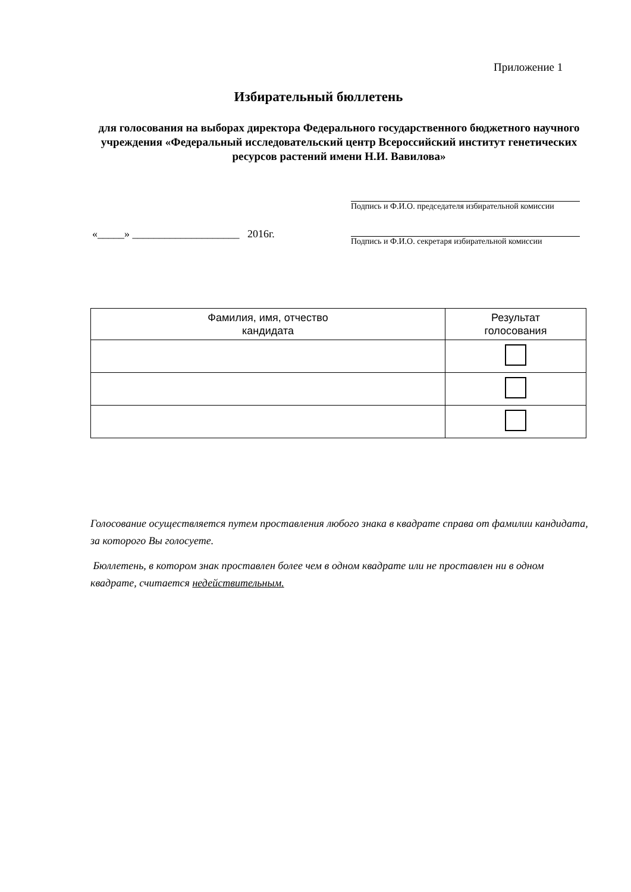Приложение 1
Избирательный бюллетень
для голосования на выборах директора Федерального государственного бюджетного научного учреждения «Федеральный исследовательский центр Всероссийский институт генетических ресурсов растений имени Н.И. Вавилова»
Подпись и Ф.И.О. председателя избирательной комиссии
«_____» ____________________ 2016г.
Подпись и Ф.И.О. секретаря избирательной комиссии
| Фамилия, имя, отчество кандидата | Результат голосования |
| --- | --- |
Голосование осуществляется путем проставления любого знака в квадрате справа от фамилии кандидата, за которого Вы голосуете.
Бюллетень, в котором знак проставлен более чем в одном квадрате или не проставлен ни в одном квадрате, считается недействительным.